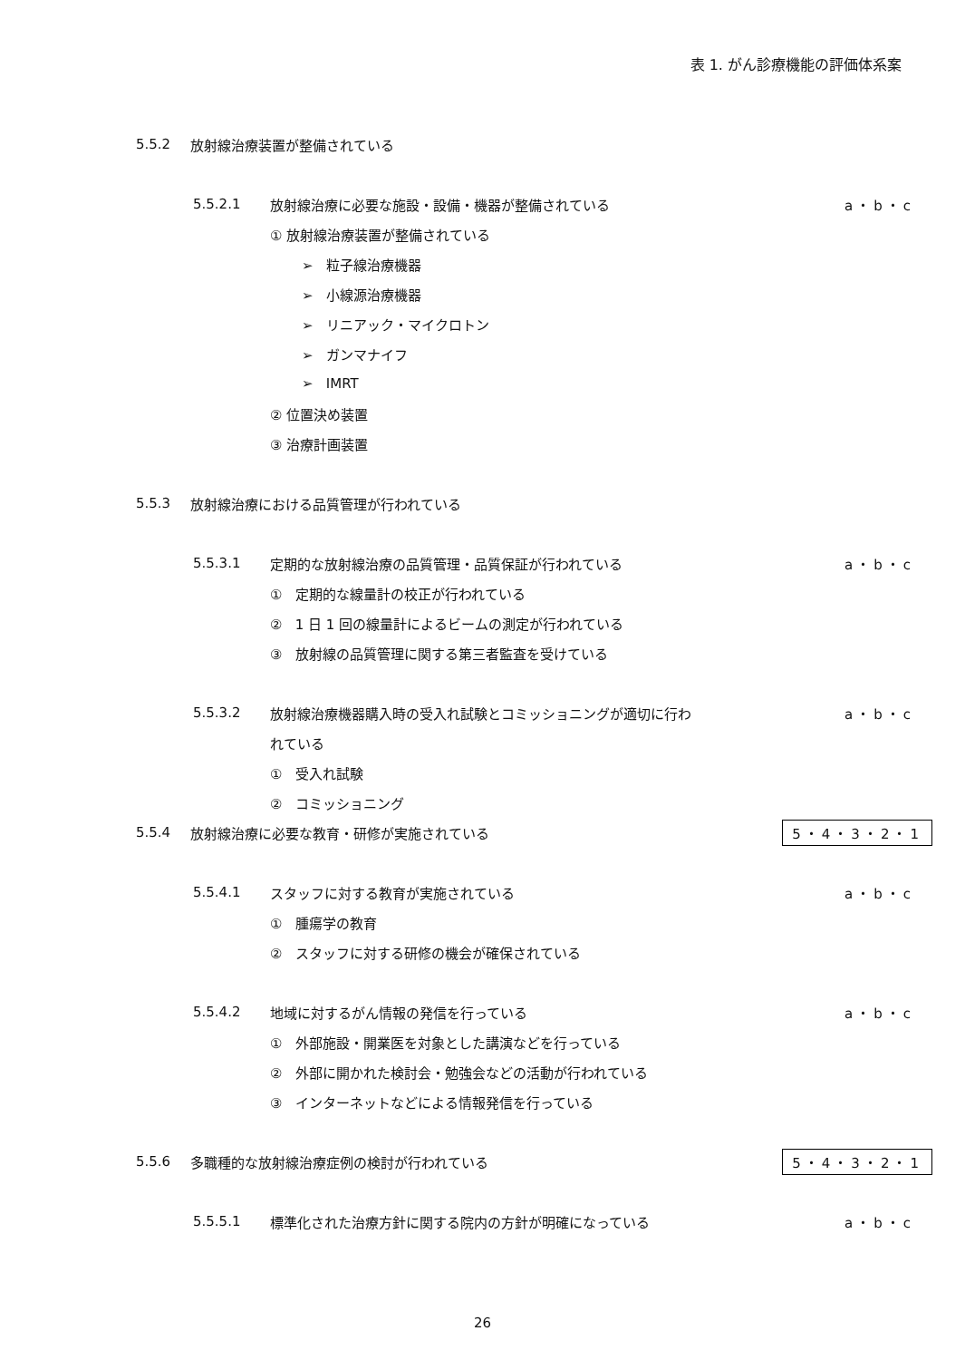表 1. がん診療機能の評価体系案
5.5.2 放射線治療装置が整備されている
5.5.2.1 放射線治療に必要な施設・設備・機器が整備されている a・b・c
① 放射線治療装置が整備されている
➢ 粒子線治療機器
➢ 小線源治療機器
➢ リニアック・マイクロトン
➢ ガンマナイフ
➢ IMRT
② 位置決め装置
③ 治療計画装置
5.5.3 放射線治療における品質管理が行われている
5.5.3.1 定期的な放射線治療の品質管理・品質保証が行われている a・b・c
① 定期的な線量計の校正が行われている
② 1 日 1 回の線量計によるビームの測定が行われている
③ 放射線の品質管理に関する第三者監査を受けている
5.5.3.2 放射線治療機器購入時の受入れ試験とコミッショニングが適切に行わ a・b・c
れている
① 受入れ試験
② コミッショニング
5.5.4 放射線治療に必要な教育・研修が実施されている 5・4・3・2・1
5.5.4.1 スタッフに対する教育が実施されている a・b・c
① 腫瘍学の教育
② スタッフに対する研修の機会が確保されている
5.5.4.2 地域に対するがん情報の発信を行っている a・b・c
① 外部施設・開業医を対象とした講演などを行っている
② 外部に開かれた検討会・勉強会などの活動が行われている
③ インターネットなどによる情報発信を行っている
5.5.6 多職種的な放射線治療症例の検討が行われている 5・4・3・2・1
5.5.5.1 標準化された治療方針に関する院内の方針が明確になっている a・b・c
26